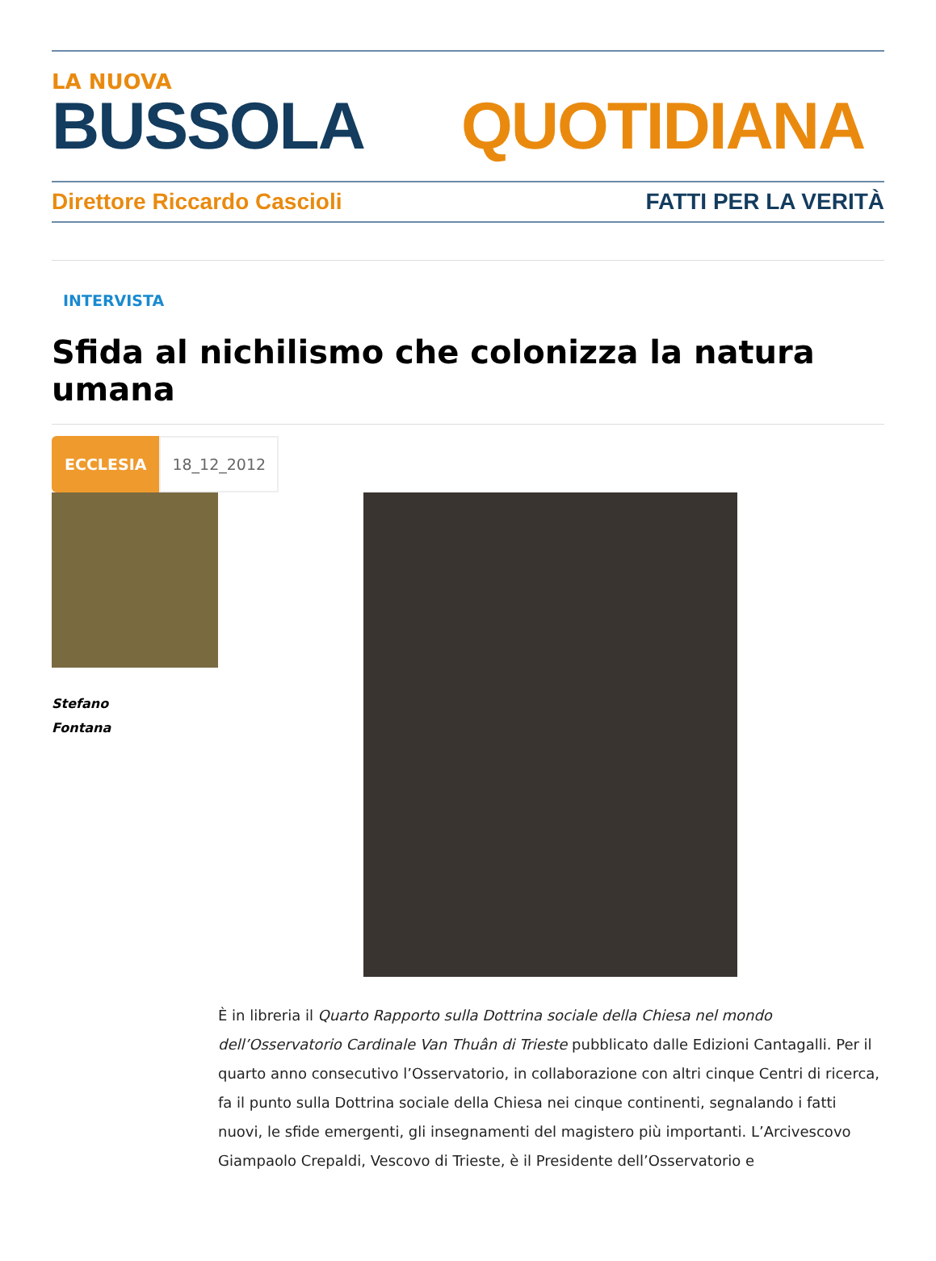LA NUOVA
BUSSOLA QUOTIDIANA
Direttore Riccardo Cascioli FATTI PER LA VERITÀ
INTERVISTA
Sfida al nichilismo che colonizza la natura umana
ECCLESIA 18_12_2012
Stefano
Fontana
È in libreria il Quarto Rapporto sulla Dottrina sociale della Chiesa nel mondo dell’Osservatorio Cardinale Van Thuân di Trieste pubblicato dalle Edizioni Cantagalli. Per il quarto anno consecutivo l’Osservatorio, in collaborazione con altri cinque Centri di ricerca, fa il punto sulla Dottrina sociale della Chiesa nei cinque continenti, segnalando i fatti nuovi, le sfide emergenti, gli insegnamenti del magistero più importanti. L’Arcivescovo Giampaolo Crepaldi, Vescovo di Trieste, è il Presidente dell’Osservatorio e